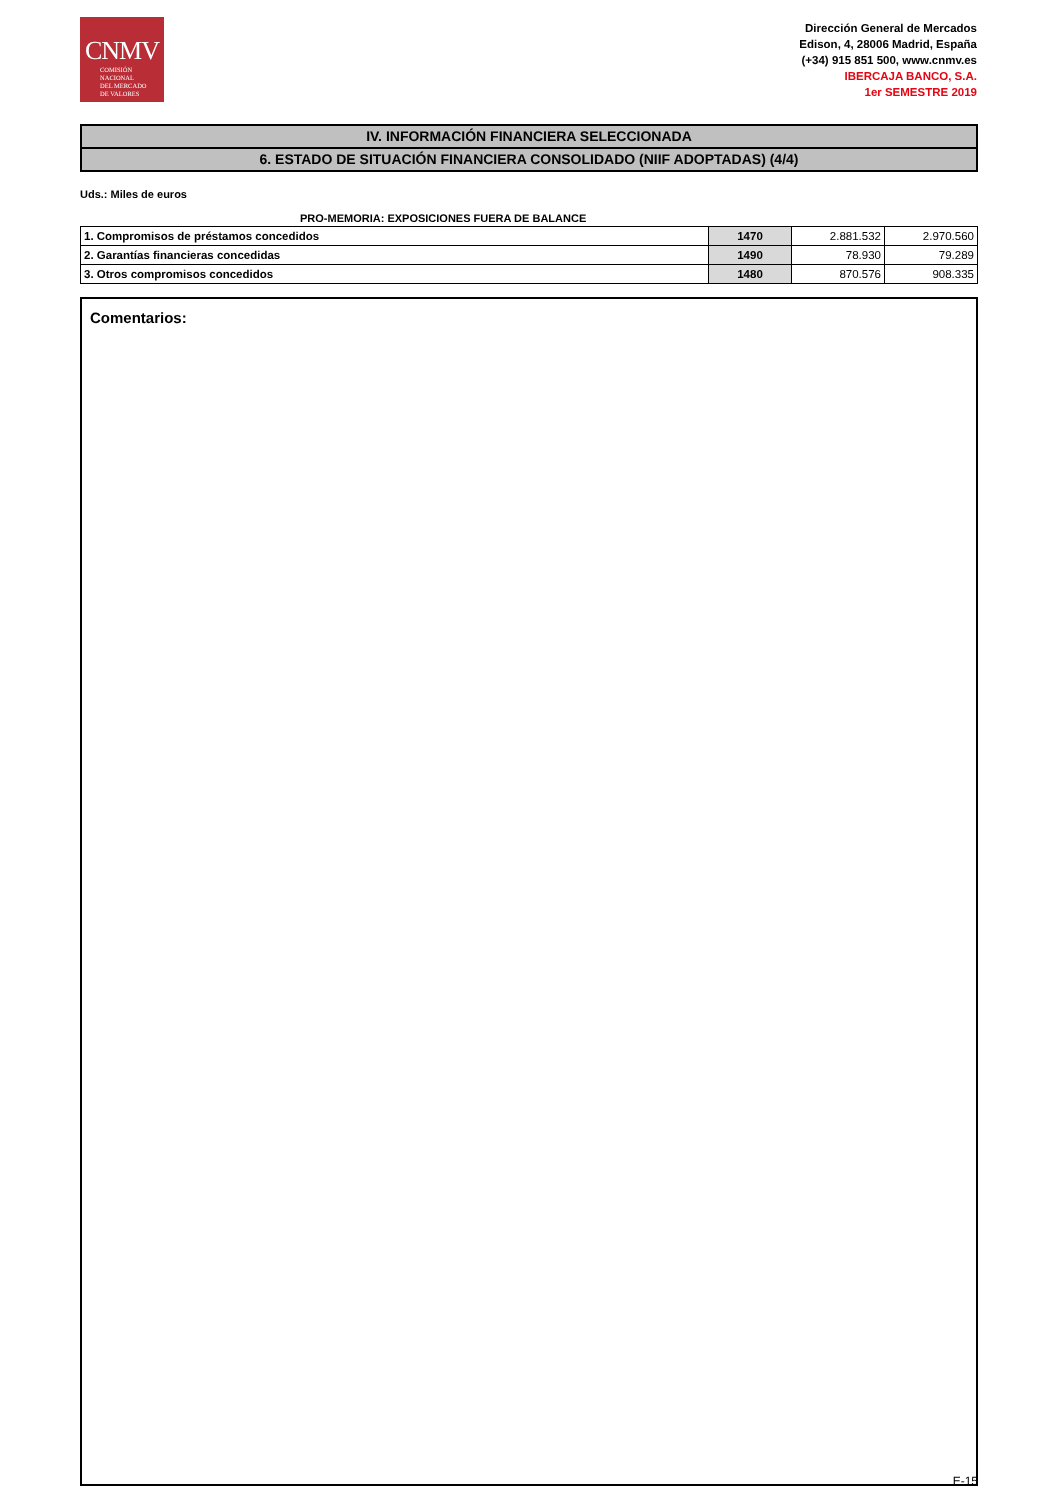CNMV
COMISIÓN
NACIONAL
DEL MERCADO
DE VALORES
Dirección General de Mercados
Edison, 4, 28006 Madrid, España
(+34) 915 851 500, www.cnmv.es
IBERCAJA BANCO, S.A.
1er SEMESTRE 2019
IV. INFORMACIÓN FINANCIERA SELECCIONADA
6. ESTADO DE SITUACIÓN FINANCIERA CONSOLIDADO (NIIF ADOPTADAS) (4/4)
Uds.: Miles de euros
PRO-MEMORIA: EXPOSICIONES FUERA DE BALANCE
| 1. Compromisos de préstamos concedidos | 1470 | 2.881.532 | 2.970.560 |
| 2. Garantías financieras concedidas | 1490 | 78.930 | 79.289 |
| 3. Otros compromisos concedidos | 1480 | 870.576 | 908.335 |
Comentarios:
E-15